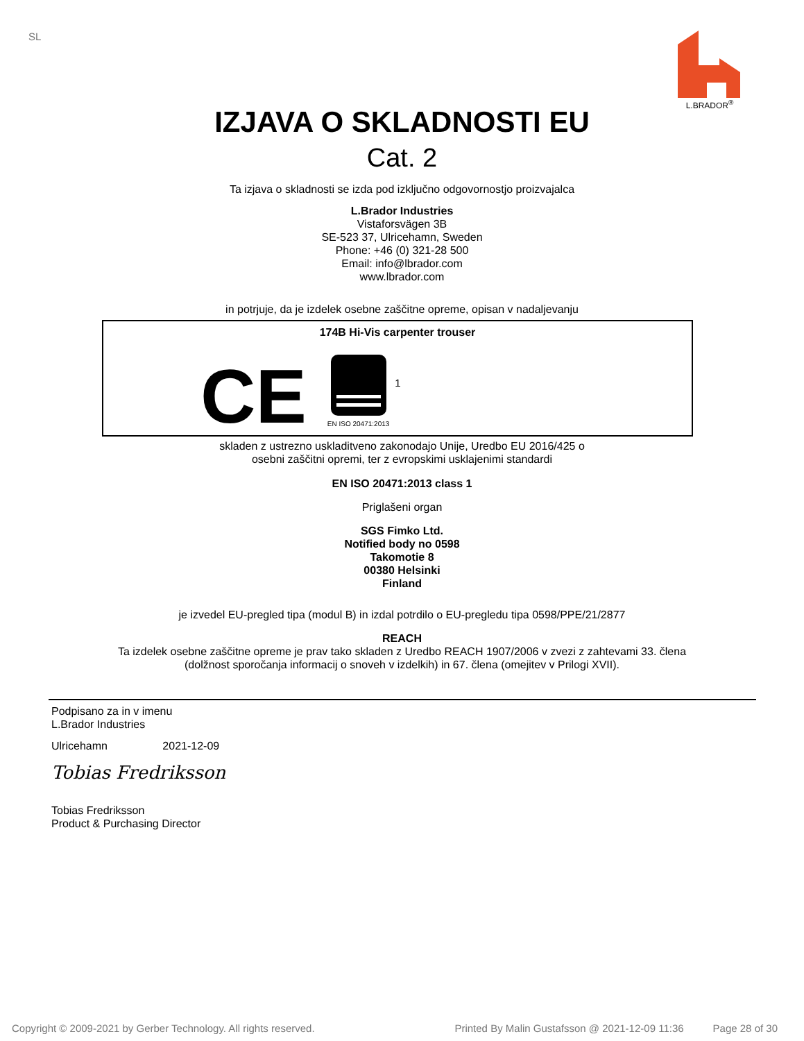SL
L.BRADOR<sup>®</sup>
IZJAVA O SKLADNOSTI EU
Cat. 2
Ta izjava o skladnosti se izda pod izključno odgovornostjo proizvajalca
L.Brador Industries
Vistaforsvägen 3B
SE-523 37, Ulricehamn, Sweden
Phone: +46 (0) 321-28 500
Email: info@lbrador.com
www.lbrador.com
in potrjuje, da je izdelek osebne zaščitne opreme, opisan v nadaljevanju
174B Hi-Vis carpenter trouser
CE
EN ISO 20471:2013
1
skladen z ustrezno uskladitveno zakonodajo Unije, Uredbo EU 2016/425 o
osebni zaščitni opremi, ter z evropskimi usklajenimi standardi
EN ISO 20471:2013 class 1
Priglašeni organ
SGS Fimko Ltd.
Notified body no 0598
Takomotie 8
00380 Helsinki
Finland
je izvedel EU-pregled tipa (modul B) in izdal potrdilo o EU-pregledu tipa 0598/PPE/21/2877
REACH
Ta izdelek osebne zaščitne opreme je prav tako skladen z Uredbo REACH 1907/2006 v zvezi z zahtevami 33. člena
(dolžnost sporočanja informacij o snoveh v izdelkih) in 67. člena (omejitev v Prilogi XVII).
Podpisano za in v imenu
L.Brador Industries
Ulricehamn 2021-12-09
Tobias Fredriksson
Tobias Fredriksson
Product & Purchasing Director
Copyright © 2009-2021 by Gerber Technology. All rights reserved. Printed By Malin Gustafsson @ 2021-12-09 11:36 Page 28 of 30